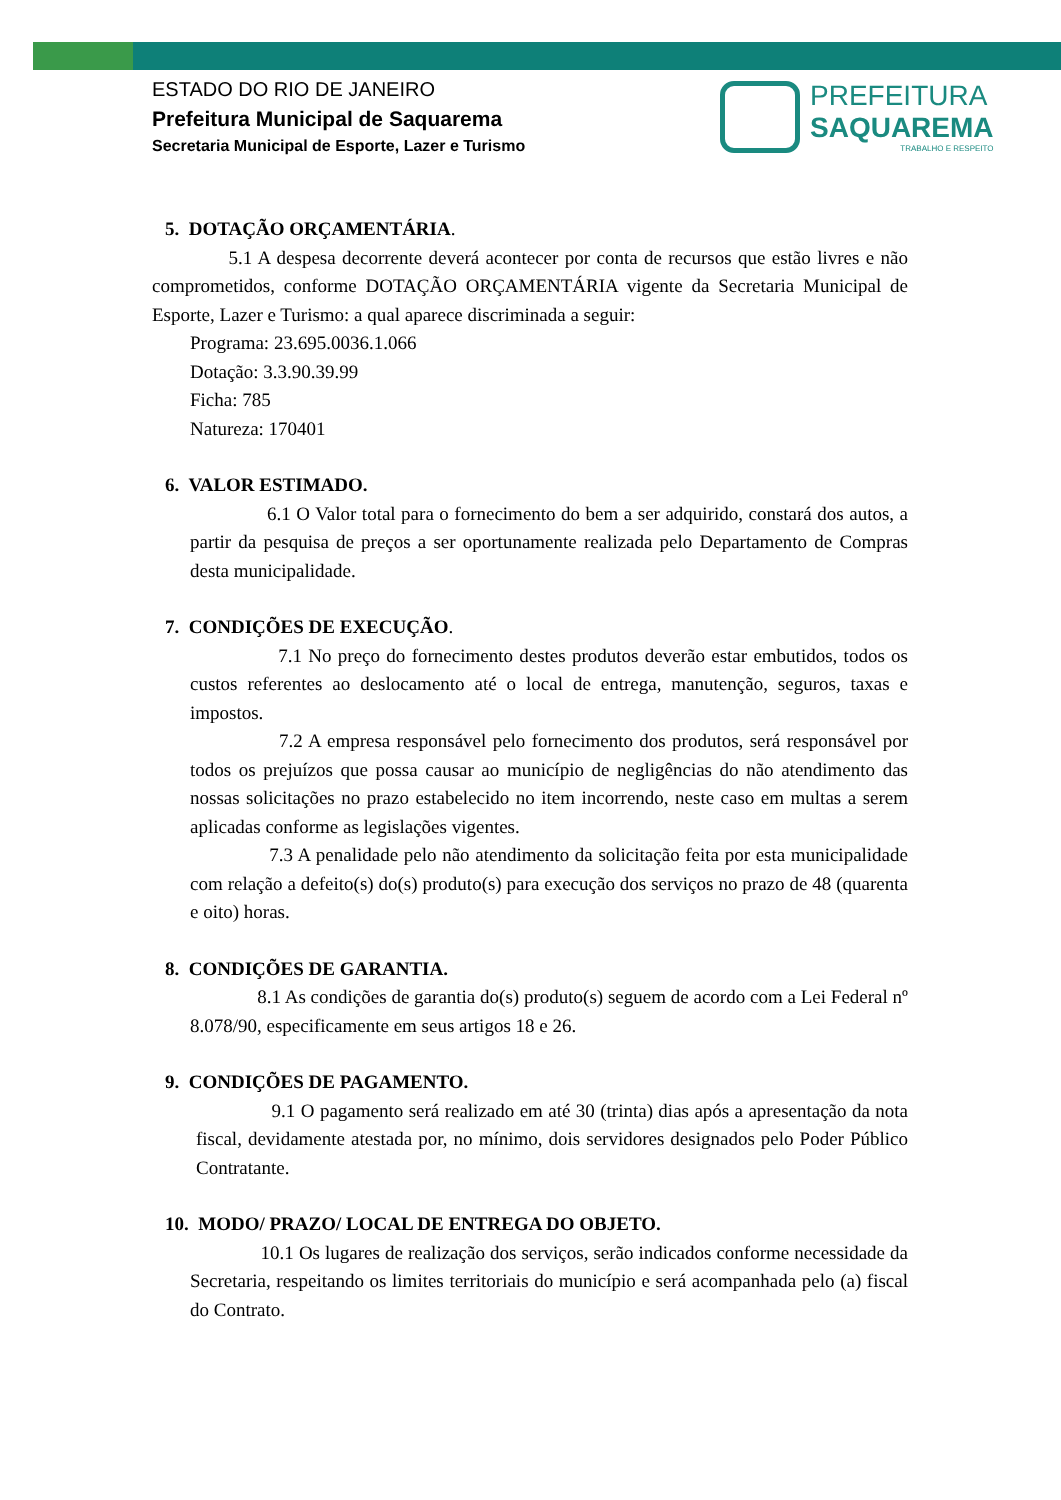ESTADO DO RIO DE JANEIRO
Prefeitura Municipal de Saquarema
Secretaria Municipal de Esporte, Lazer e Turismo
PREFEITURA
SAQUAREMA
TRABALHO E RESPEITO
5. DOTAÇÃO ORÇAMENTÁRIA.
5.1 A despesa decorrente deverá acontecer por conta de recursos que estão livres e não comprometidos, conforme DOTAÇÃO ORÇAMENTÁRIA vigente da Secretaria Municipal de Esporte, Lazer e Turismo: a qual aparece discriminada a seguir:
Programa: 23.695.0036.1.066
Dotação: 3.3.90.39.99
Ficha: 785
Natureza: 170401
6. VALOR ESTIMADO.
6.1 O Valor total para o fornecimento do bem a ser adquirido, constará dos autos, a partir da pesquisa de preços a ser oportunamente realizada pelo Departamento de Compras desta municipalidade.
7. CONDIÇÕES DE EXECUÇÃO.
7.1 No preço do fornecimento destes produtos deverão estar embutidos, todos os custos referentes ao deslocamento até o local de entrega, manutenção, seguros, taxas e impostos.
7.2 A empresa responsável pelo fornecimento dos produtos, será responsável por todos os prejuízos que possa causar ao município de negligências do não atendimento das nossas solicitações no prazo estabelecido no item incorrendo, neste caso em multas a serem aplicadas conforme as legislações vigentes.
7.3 A penalidade pelo não atendimento da solicitação feita por esta municipalidade com relação a defeito(s) do(s) produto(s) para execução dos serviços no prazo de 48 (quarenta e oito) horas.
8. CONDIÇÕES DE GARANTIA.
8.1 As condições de garantia do(s) produto(s) seguem de acordo com a Lei Federal nº 8.078/90, especificamente em seus artigos 18 e 26.
9. CONDIÇÕES DE PAGAMENTO.
9.1 O pagamento será realizado em até 30 (trinta) dias após a apresentação da nota fiscal, devidamente atestada por, no mínimo, dois servidores designados pelo Poder Público Contratante.
10. MODO/ PRAZO/ LOCAL DE ENTREGA DO OBJETO.
10.1 Os lugares de realização dos serviços, serão indicados conforme necessidade da Secretaria, respeitando os limites territoriais do município e será acompanhada pelo (a) fiscal do Contrato.